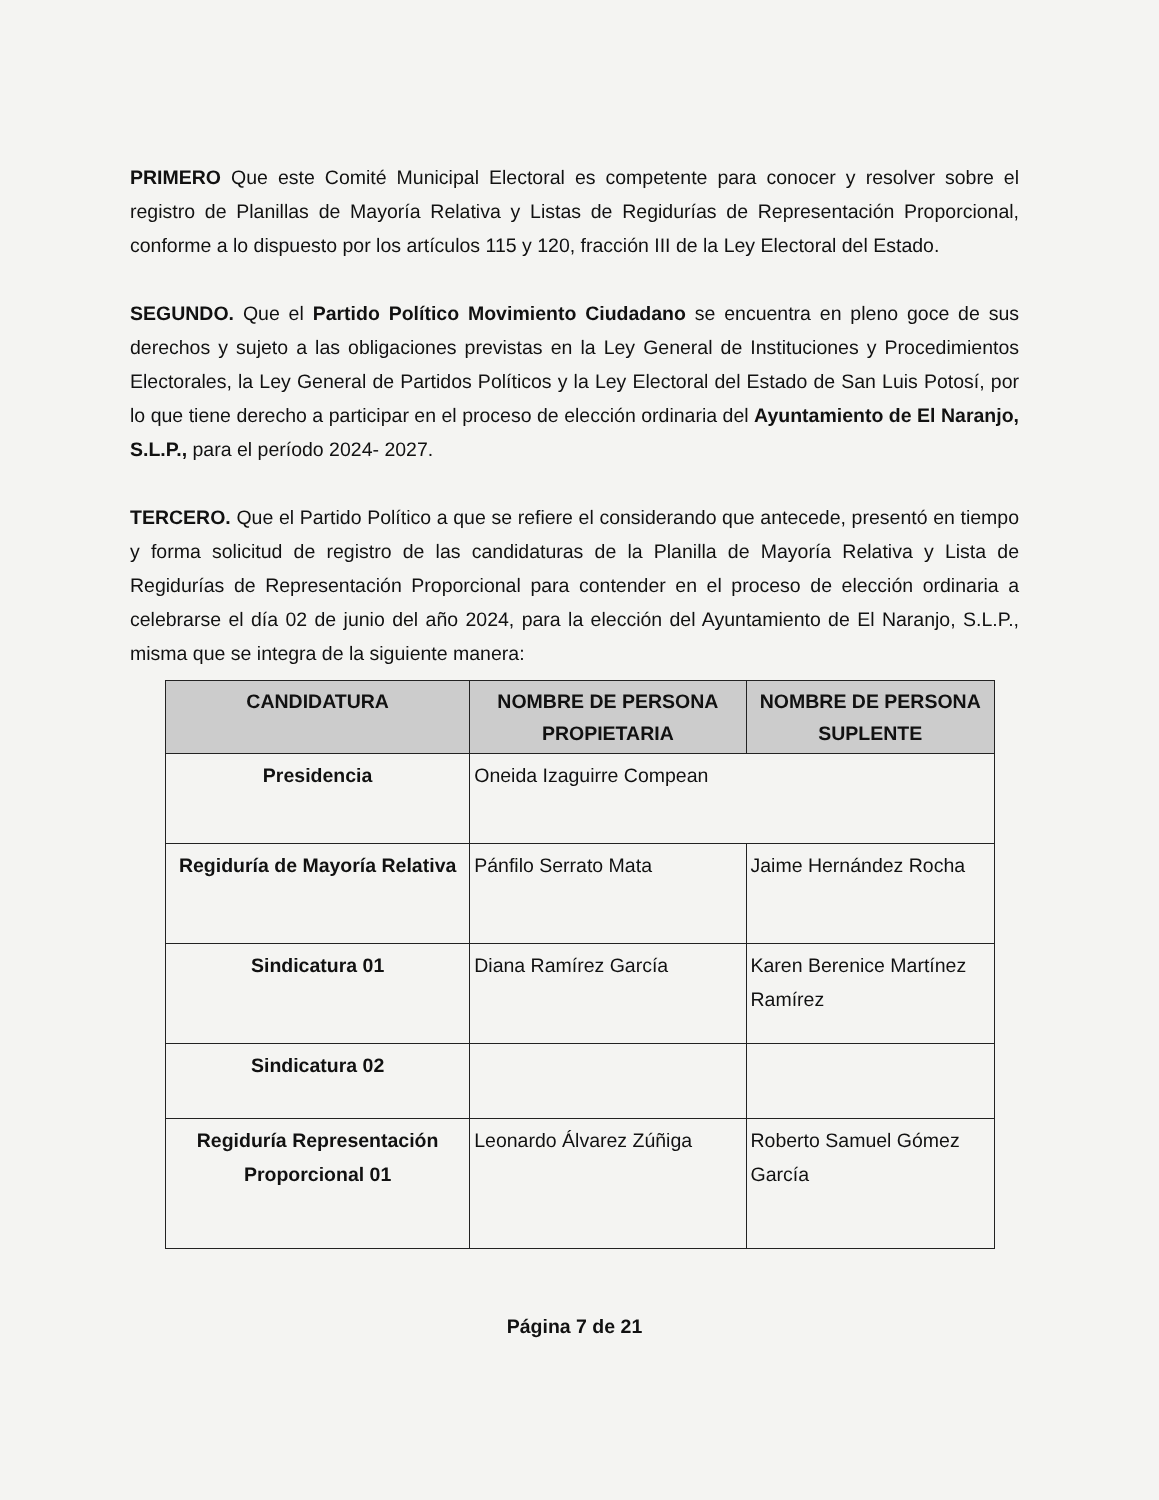PRIMERO Que este Comité Municipal Electoral es competente para conocer y resolver sobre el registro de Planillas de Mayoría Relativa y Listas de Regidurías de Representación Proporcional, conforme a lo dispuesto por los artículos 115 y 120, fracción III de la Ley Electoral del Estado.
SEGUNDO. Que el Partido Político Movimiento Ciudadano se encuentra en pleno goce de sus derechos y sujeto a las obligaciones previstas en la Ley General de Instituciones y Procedimientos Electorales, la Ley General de Partidos Políticos y la Ley Electoral del Estado de San Luis Potosí, por lo que tiene derecho a participar en el proceso de elección ordinaria del Ayuntamiento de El Naranjo, S.L.P., para el período 2024- 2027.
TERCERO. Que el Partido Político a que se refiere el considerando que antecede, presentó en tiempo y forma solicitud de registro de las candidaturas de la Planilla de Mayoría Relativa y Lista de Regidurías de Representación Proporcional para contender en el proceso de elección ordinaria a celebrarse el día 02 de junio del año 2024, para la elección del Ayuntamiento de El Naranjo, S.L.P., misma que se integra de la siguiente manera:
| CANDIDATURA | NOMBRE DE PERSONA PROPIETARIA | NOMBRE DE PERSONA SUPLENTE |
| --- | --- | --- |
| Presidencia | Oneida Izaguirre Compean | |
| Regiduría de Mayoría Relativa | Pánfilo Serrato Mata | Jaime Hernández Rocha |
| Sindicatura 01 | Diana Ramírez García | Karen Berenice Martínez Ramírez |
| Sindicatura 02 | | |
| Regiduría Representación Proporcional 01 | Leonardo Álvarez Zúñiga | Roberto Samuel Gómez García |
Página 7 de 21